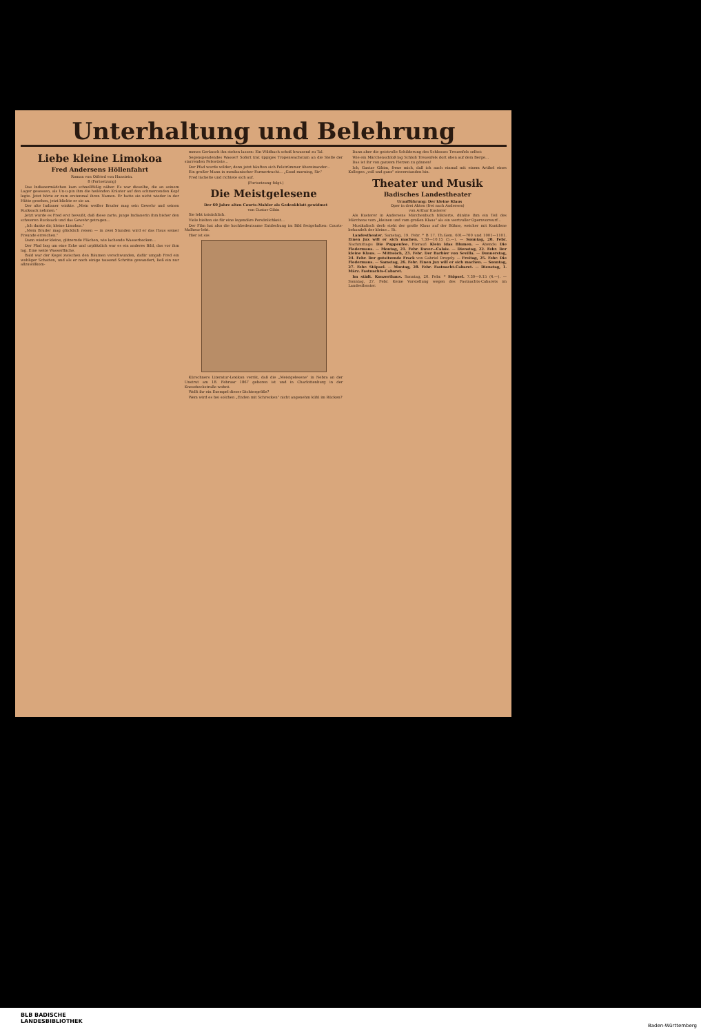Unterhaltung und Belehrung
Liebe kleine Limokoa
Fred Andersens Höllenfahrt
Roman von Otfried von Hanstein.
8 (Fortsetzung)
Das Indianermädchen kam schnellfüßig näher. Es war dieselbe, die an seinem Lager gesessen, als Un-u-pin ihm die heilenden Kräuter auf den schmerzenden Kopf legte. Jetzt hörte er zum erstenmal ihren Namen. Er hatte sie nicht wieder in der Hütte gesehen, jetzt blickte er sie an.
Der alte Indianer winkte. „Mein weißer Bruder mag sein Gewehr und seinen Rucksack nehmen."
Jetzt wurde es Fred erst bewußt, daß diese zarte, junge Indianerin ihm bisher den schweren Rucksack und das Gewehr getragen...
„Ich danke dir, kleine Limokoa."
„Mein Bruder mag glücklich reisen — in zwei Stunden wird er das Haus seiner Freunde erreichen."
Dann wieder kleine, glitzernde Flächen, wie lachende Wasserbecken...
Der Pfad bog um eine Ecke und urplötzlich war es ein anderes Bild, das vor ihm lag. Eine weite Wasserfläche.
Bald war der Kegel zwischen den Bäumen verschwunden, dafür umgab Fred ein wohliger Schatten, und als er noch einige tausend Schritte gewandert, ließ ein nur allzuwillkom-
menes Geräusch ihn stehen lassen: Ein Wildbach schoß brausend zu Tal.
Segenspendendes Wasser! Sofort trat üppiges Tropenwachstum an die Stelle der starrenden Felswüste...
Der Pfad wurde wilder; denn jetzt häuften sich Felstrümmer übereinander...
Ein großer Mann in mexikanischer Farmertracht... „Good morning, Sir."
Fred lächelte und richtete sich auf.
(Fortsetzung folgt.)
Die Meistgelesene
Der 60 Jahre alten Courts-Mahler als Gedenkblatt gewidmet
von Gustav Gibin
Sie lebt tatsächlich.
Viele hielten sie für eine legendäre Persönlichkeit...
Der Film hat also die hochbedeutsame Entdeckung im Bild festgehalten: Courts-Malheur lebt.
Hier ist sie:
Kürschners Literatur-Lexikon verrät, daß die „Meistgelesene" in Nebra an der Unstrut am 18. Februar 1867 geboren ist und in Charlottenburg in der Knesebeckstraße wohnt.
Wollt ihr ein Exempel dieser Dichtergröße?
Wem wird es bei solchen „Enden mit Schrecken" nicht angenehm kühl im Rücken?
Dann aber die geistvolle Schilderung des Schlosses Treuenfels selbst:
Wie ein Märchenschloß lag Schloß Treuenfels dort oben auf dem Berge...
Das ist ihr von ganzem Herzen zu gönnen!
Ich, Gustav Gibim, freue mich, daß ich auch einmal mit einem Artikel eines Kollegen „voll und ganz" einverstanden bin.
Theater und Musik
Badisches Landestheater
Uraufführung: Der kleine Klaus
Oper in drei Akten (frei nach Andersen)
von Arthur Kusterer
Als Kusterer in Andersens Märchenbuch blätterte, dünkte ihm ein Teil des Märchens vom „kleinen und vom großen Klaus" als ein wertvoller Opernvorwurf...
Musikalisch derb steht der große Klaus auf der Bühne, weicher mit Kantilene behandelt der kleine... St.
Landestheater. Samstag, 19. Febr. * B 17. Th.Gem. 601—700 und 1001—1101. Einen Jux will er sich machen. 7.30—10.15 (5.—). — Sonntag, 20. Febr. Nachmittags: Die Puppenfee. Hierauf: Klein Idas Blumen. — Abends: Die Fledermaus. — Montag, 21. Febr. Dover—Calais. — Dienstag, 22. Febr. Der kleine Klaus. — Mittwoch, 23. Febr. Der Barbier von Sevilla. — Donnerstag, 24. Febr. Der gutsitzende Frack von Gabriel Dregely. — Freitag, 25. Febr. Die Fledermaus. — Samstag, 26. Febr. Einen Jux will er sich machen. — Sonntag, 27. Febr. Stöpsel. — Montag, 28. Febr. Fastnacht-Cabaret. — Dienstag, 1. März. Fastnachts-Cabaret.
Im städt. Konzerthaus. Sonntag, 20. Febr. * Stöpsel. 7.30—9.15 (4.—). — Sonntag, 27. Febr. Keine Vorstellung wegen des Fastnachts-Cabarets im Landestheater.
BLB BADISCHE
LANDESBIBLIOTHEK
Baden-Württemberg